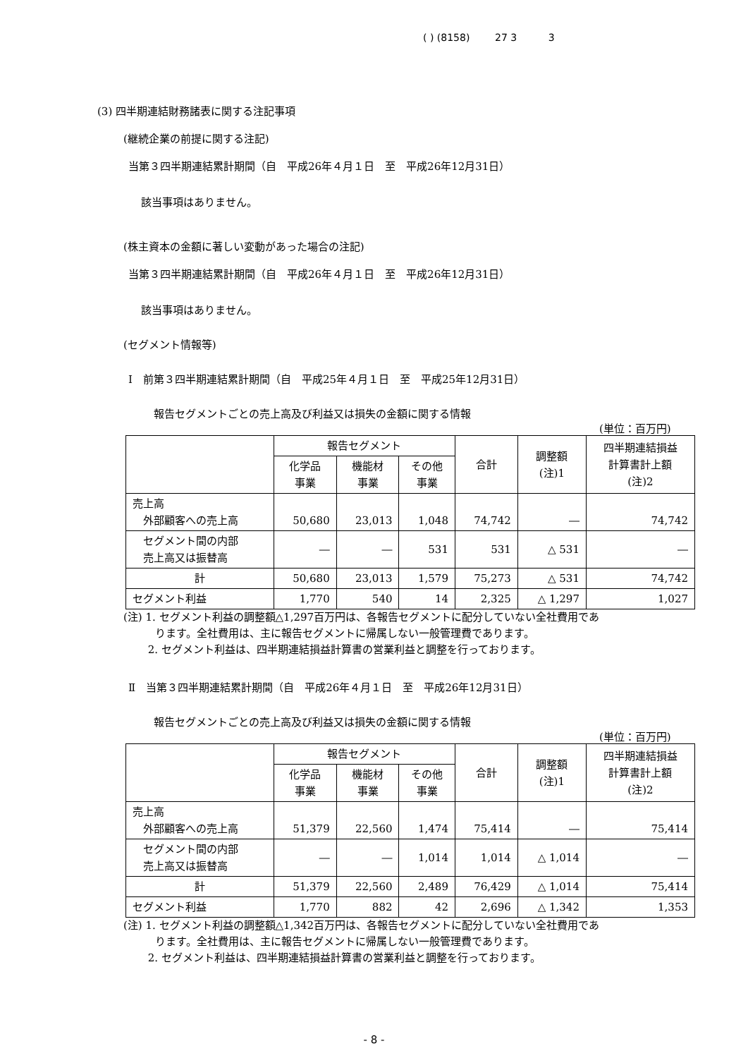( ) (8158) 27 3 3
(3) 四半期連結財務諸表に関する注記事項
(継続企業の前提に関する注記)
当第３四半期連結累計期間（自　平成26年４月１日　至　平成26年12月31日）
該当事項はありません。
(株主資本の金額に著しい変動があった場合の注記)
当第３四半期連結累計期間（自　平成26年４月１日　至　平成26年12月31日）
該当事項はありません。
(セグメント情報等)
Ⅰ　前第３四半期連結累計期間（自　平成25年４月１日　至　平成25年12月31日）
報告セグメントごとの売上高及び利益又は損失の金額に関する情報
(単位：百万円)
| | 報告セグメント | | | 合計 | 調整額 (注)1 | 四半期連結損益 計算書計上額 (注)2 |
| --- | --- | --- | --- | --- | --- | --- |
| | 化学品 事業 | 機能材 事業 | その他 事業 | | | |
| 売上高 外部顧客への売上高 | 50,680 | 23,013 | 1,048 | 74,742 | ― | 74,742 |
| セグメント間の内部 売上高又は振替高 | ― | ― | 531 | 531 | △ 531 | ― |
| 計 | 50,680 | 23,013 | 1,579 | 75,273 | △ 531 | 74,742 |
| セグメント利益 | 1,770 | 540 | 14 | 2,325 | △ 1,297 | 1,027 |
(注) 1. セグメント利益の調整額△1,297百万円は、各報告セグメントに配分していない全社費用であ
　　　ります。全社費用は、主に報告セグメントに帰属しない一般管理費であります。
　　 2. セグメント利益は、四半期連結損益計算書の営業利益と調整を行っております。
Ⅱ　当第３四半期連結累計期間（自　平成26年４月１日　至　平成26年12月31日）
報告セグメントごとの売上高及び利益又は損失の金額に関する情報
(単位：百万円)
| | 報告セグメント | | | 合計 | 調整額 (注)1 | 四半期連結損益 計算書計上額 (注)2 |
| --- | --- | --- | --- | --- | --- | --- |
| | 化学品 事業 | 機能材 事業 | その他 事業 | | | |
| 売上高 外部顧客への売上高 | 51,379 | 22,560 | 1,474 | 75,414 | ― | 75,414 |
| セグメント間の内部 売上高又は振替高 | ― | ― | 1,014 | 1,014 | △ 1,014 | ― |
| 計 | 51,379 | 22,560 | 2,489 | 76,429 | △ 1,014 | 75,414 |
| セグメント利益 | 1,770 | 882 | 42 | 2,696 | △ 1,342 | 1,353 |
(注) 1. セグメント利益の調整額△1,342百万円は、各報告セグメントに配分していない全社費用であ
　　　ります。全社費用は、主に報告セグメントに帰属しない一般管理費であります。
　　 2. セグメント利益は、四半期連結損益計算書の営業利益と調整を行っております。
- 8 -